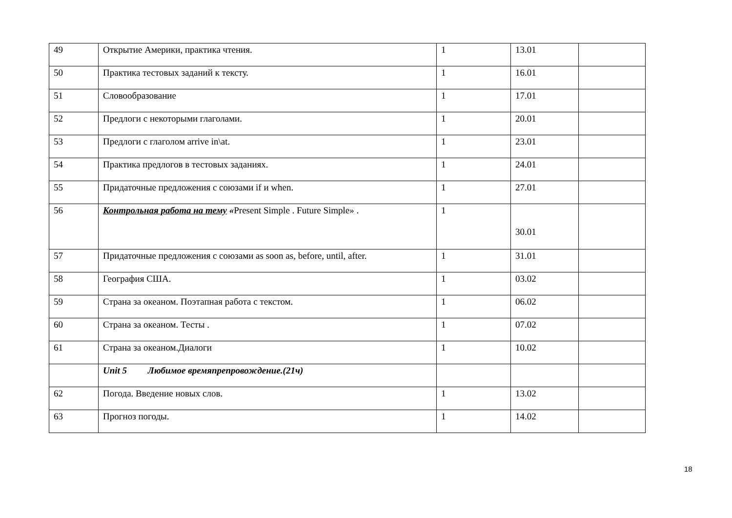| 49 | Открытие Америки, практика чтения. | 1 | 13.01 | |
| 50 | Практика тестовых заданий к тексту. | 1 | 16.01 | |
| 51 | Словообразование | 1 | 17.01 | |
| 52 | Предлоги с некоторыми глаголами. | 1 | 20.01 | |
| 53 | Предлоги с глаголом arrive in\at. | 1 | 23.01 | |
| 54 | Практика предлогов в тестовых заданиях. | 1 | 24.01 | |
| 55 | Придаточные предложения с союзами if и when. | 1 | 27.01 | |
| 56 | Контрольная работа на тему « Present Simple . Future Simple» . | 1 | 30.01 | |
| 57 | Придаточные предложения с союзами as soon as, before, until, after. | 1 | 31.01 | |
| 58 | География США. | 1 | 03.02 | |
| 59 | Страна за океаном. Поэтапная работа с текстом. | 1 | 06.02 | |
| 60 | Страна за океаном. Тесты . | 1 | 07.02 | |
| 61 | Страна за океаном.Диалоги | 1 | 10.02 | |
| | Unit 5 Любимое времяпрепровождение.(21ч) | | | |
| 62 | Погода. Введение новых слов. | 1 | 13.02 | |
| 63 | Прогноз погоды. | 1 | 14.02 | |
18